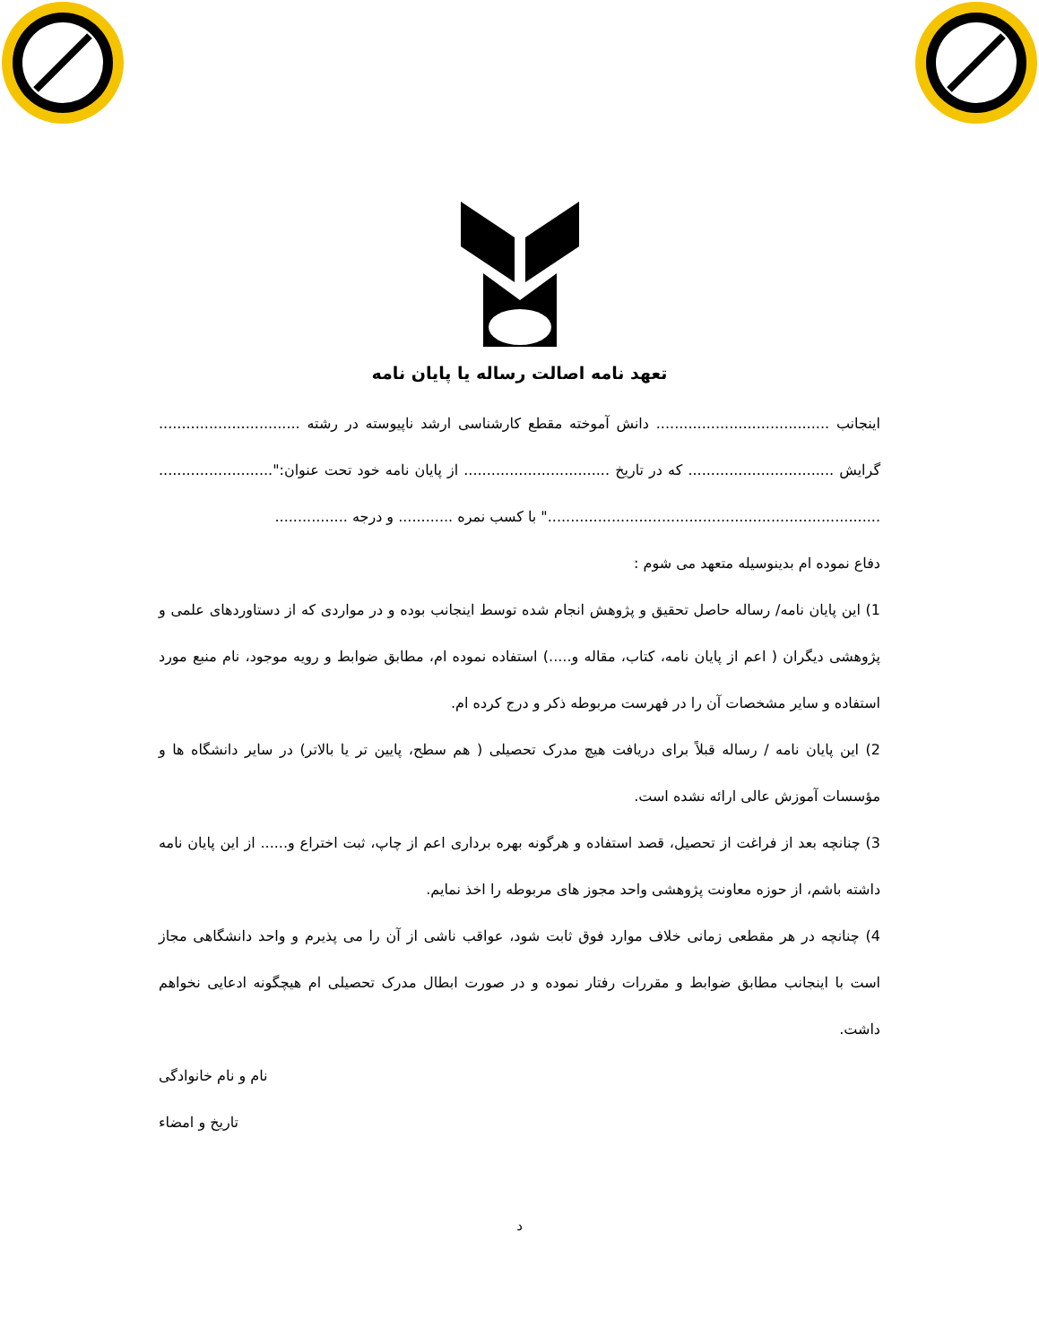تعهد نامه اصالت رساله یا پایان نامه
اینجانب ...................................... دانش آموخته مقطع کارشناسی ارشد ناپیوسته در رشته ............................... گرایش ................................ که در تاریخ ................................ از پایان نامه خود تحت عنوان:"......................... ........................................................................." با کسب نمره ............ و درجه ................
دفاع نموده ام بدینوسیله متعهد می شوم :
1) این پایان نامه/ رساله حاصل تحقیق و پژوهش انجام شده توسط اینجانب بوده و در مواردی که از دستاوردهای علمی و پژوهشی دیگران ( اعم از پایان نامه، کتاب، مقاله و.....) استفاده نموده ام، مطابق ضوابط و رویه موجود، نام منبع مورد استفاده و سایر مشخصات آن را در فهرست مربوطه ذکر و درج کرده ام.
2) این پایان نامه / رساله قبلاً برای دریافت هیچ مدرک تحصیلی ( هم سطح، پایین تر یا بالاتر) در سایر دانشگاه ها و مؤسسات آموزش عالی ارائه نشده است.
3) چنانچه بعد از فراغت از تحصیل، قصد استفاده و هرگونه بهره برداری اعم از چاپ، ثبت اختراع و...... از این پایان نامه داشته باشم، از حوزه معاونت پژوهشی واحد مجوز های مربوطه را اخذ نمایم.
4) چنانچه در هر مقطعی زمانی خلاف موارد فوق ثابت شود، عواقب ناشی از آن را می پذیرم و واحد دانشگاهی مجاز است با اینجانب مطابق ضوابط و مقررات رفتار نموده و در صورت ابطال مدرک تحصیلی ام هیچگونه ادعایی نخواهم داشت.
نام و نام خانوادگی
تاریخ و امضاء
د